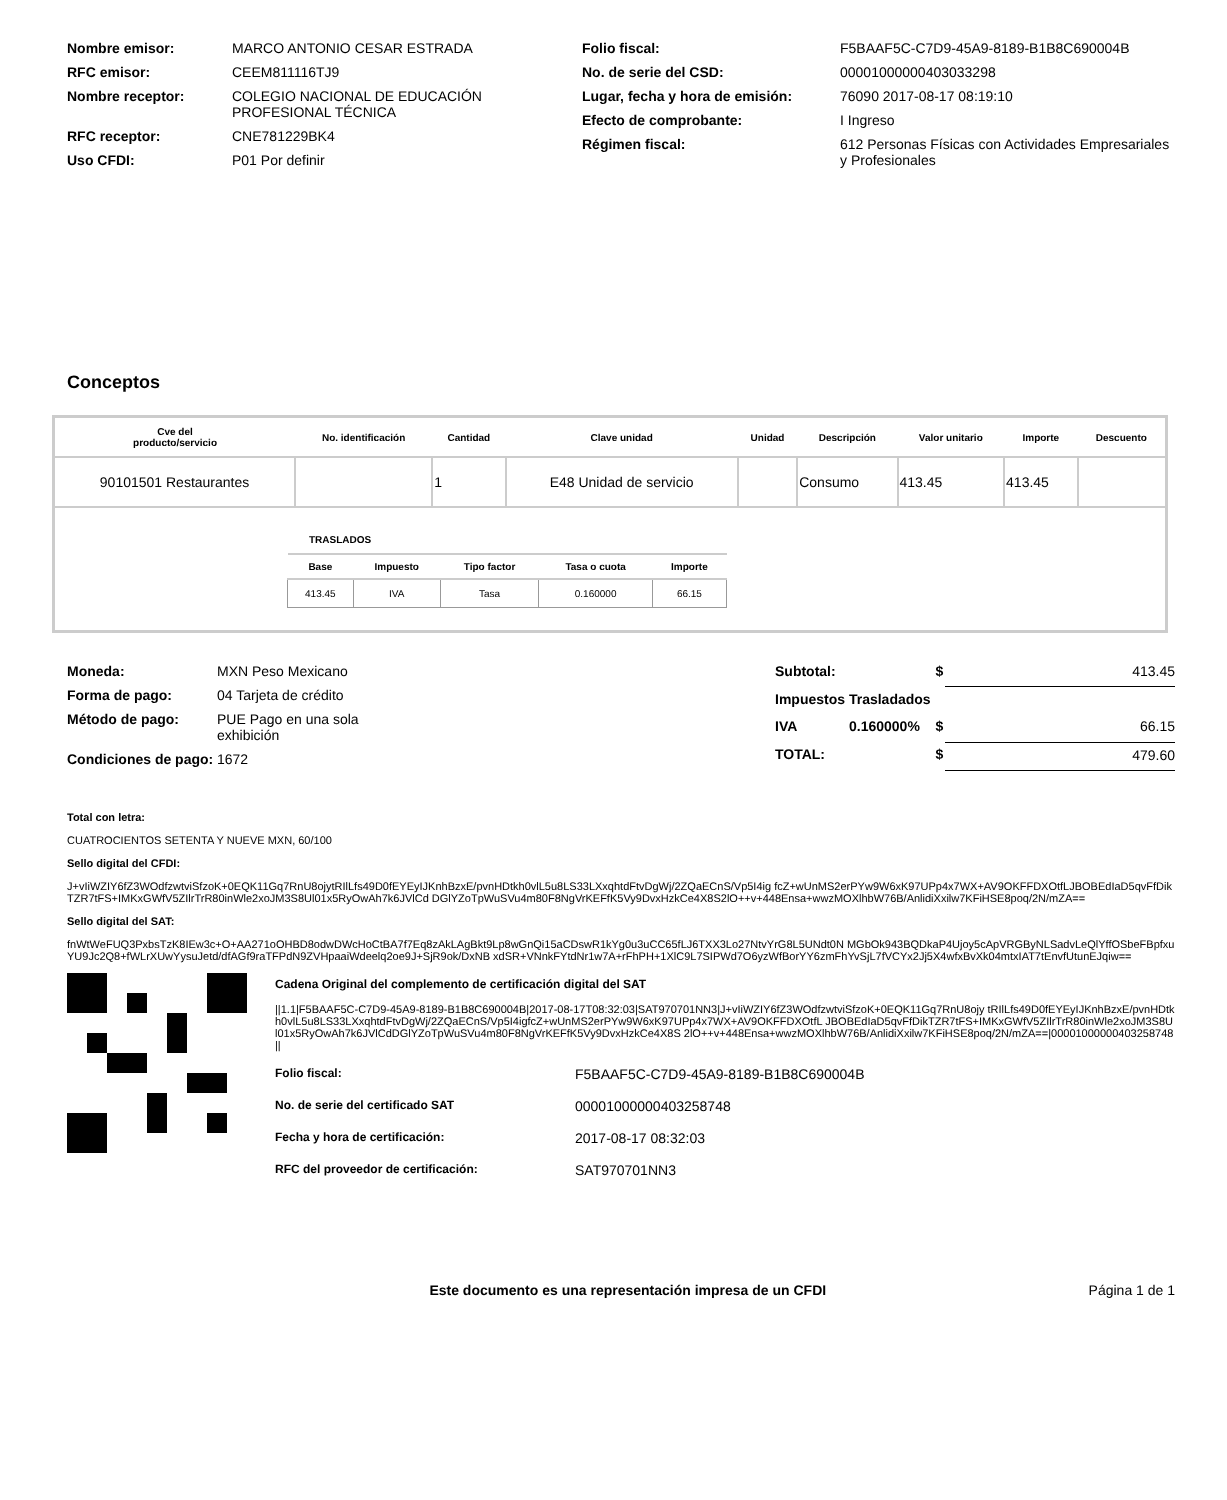| Nombre emisor: | MARCO ANTONIO CESAR ESTRADA |
| RFC emisor: | CEEM811116TJ9 |
| Nombre receptor: | COLEGIO NACIONAL DE EDUCACIÓN PROFESIONAL TÉCNICA |
| RFC receptor: | CNE781229BK4 |
| Uso CFDI: | P01 Por definir |
| Folio fiscal: | F5BAAF5C-C7D9-45A9-8189-B1B8C690004B |
| No. de serie del CSD: | 00001000000403033298 |
| Lugar, fecha y hora de emisión: | 76090 2017-08-17 08:19:10 |
| Efecto de comprobante: | I Ingreso |
| Régimen fiscal: | 612 Personas Físicas con Actividades Empresariales y Profesionales |
Conceptos
| Cve del producto/servicio | No. identificación | Cantidad | Clave unidad | Unidad | Descripción | Valor unitario | Importe | Descuento |
| --- | --- | --- | --- | --- | --- | --- | --- | --- |
| 90101501 Restaurantes | | 1 | E48 Unidad de servicio | | Consumo | 413.45 | 413.45 | |
| TRASLADOS / Base / Impuesto / Tipo factor / Tasa o cuota / Importe / / --- / --- / --- / --- / --- / / 413.45 / IVA / Tasa / 0.160000 / 66.15 / | | | | | | | | |
| Moneda: | MXN Peso Mexicano |
| Forma de pago: | 04 Tarjeta de crédito |
| Método de pago: | PUE Pago en una sola exhibición |
| Condiciones de pago: | 1672 |
| Subtotal: | | $ | 413.45 |
| Impuestos Trasladados | | | |
| IVA | 0.160000% | $ | 66.15 |
| TOTAL: | | $ | 479.60 |
Total con letra:
CUATROCIENTOS SETENTA Y NUEVE MXN, 60/100
Sello digital del CFDI:
J+vIiWZIY6fZ3WOdfzwtviSfzoK+0EQK11Gq7RnU8ojytRIlLfs49D0fEYEyIJKnhBzxE/pvnHDtkh0vlL5u8LS33LXxqhtdFtvDgWj/2ZQaECnS/Vp5I4ig fcZ+wUnMS2erPYw9W6xK97UPp4x7WX+AV9OKFFDXOtfLJBOBEdIaD5qvFfDikTZR7tFS+IMKxGWfV5ZIlrTrR80inWle2xoJM3S8Ul01x5RyOwAh7k6JVlCd DGlYZoTpWuSVu4m80F8NgVrKEFfK5Vy9DvxHzkCe4X8S2lO++v+448Ensa+wwzMOXlhbW76B/AnlidiXxilw7KFiHSE8poq/2N/mZA==
Sello digital del SAT:
fnWtWeFUQ3PxbsTzK8IEw3c+O+AA271oOHBD8odwDWcHoCtBA7f7Eq8zAkLAgBkt9Lp8wGnQi15aCDswR1kYg0u3uCC65fLJ6TXX3Lo27NtvYrG8L5UNdt0N MGbOk943BQDkaP4Ujoy5cApVRGByNLSadvLeQlYffOSbeFBpfxuYU9Jc2Q8+fWLrXUwYysuJetd/dfAGf9raTFPdN9ZVHpaaiWdeelq2oe9J+SjR9ok/DxNB xdSR+VNnkFYtdNr1w7A+rFhPH+1XlC9L7SIPWd7O6yzWfBorYY6zmFhYvSjL7fVCYx2Jj5X4wfxBvXk04mtxIAT7tEnvfUtunEJqiw==
Cadena Original del complemento de certificación digital del SAT
||1.1|F5BAAF5C-C7D9-45A9-8189-B1B8C690004B|2017-08-17T08:32:03|SAT970701NN3|J+vIiWZIY6fZ3WOdfzwtviSfzoK+0EQK11Gq7RnU8ojy tRIlLfs49D0fEYEyIJKnhBzxE/pvnHDtkh0vlL5u8LS33LXxqhtdFtvDgWj/2ZQaECnS/Vp5I4igfcZ+wUnMS2erPYw9W6xK97UPp4x7WX+AV9OKFFDXOtfL JBOBEdIaD5qvFfDikTZR7tFS+IMKxGWfV5ZIlrTrR80inWle2xoJM3S8Ul01x5RyOwAh7k6JVlCdDGlYZoTpWuSVu4m80F8NgVrKEFfK5Vy9DvxHzkCe4X8S 2lO++v+448Ensa+wwzMOXlhbW76B/AnlidiXxilw7KFiHSE8poq/2N/mZA==|00001000000403258748||
| Folio fiscal: | F5BAAF5C-C7D9-45A9-8189-B1B8C690004B |
| No. de serie del certificado SAT | 00001000000403258748 |
| Fecha y hora de certificación: | 2017-08-17 08:32:03 |
| RFC del proveedor de certificación: | SAT970701NN3 |
Este documento es una representación impresa de un CFDI
Página 1 de 1